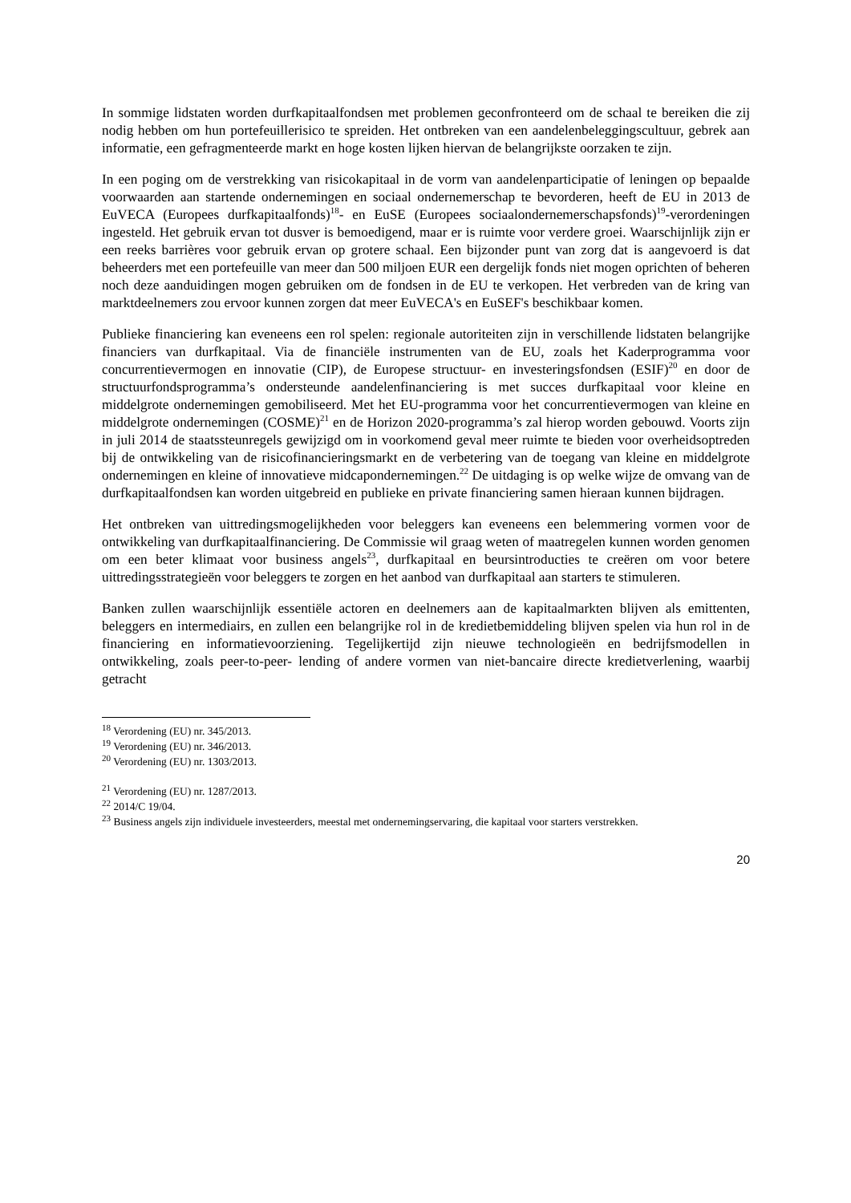In sommige lidstaten worden durfkapitaalfondsen met problemen geconfronteerd om de schaal te bereiken die zij nodig hebben om hun portefeuillerisico te spreiden. Het ontbreken van een aandelenbeleggingscultuur, gebrek aan informatie, een gefragmenteerde markt en hoge kosten lijken hiervan de belangrijkste oorzaken te zijn.
In een poging om de verstrekking van risicokapitaal in de vorm van aandelenparticipatie of leningen op bepaalde voorwaarden aan startende ondernemingen en sociaal ondernemerschap te bevorderen, heeft de EU in 2013 de EuVECA (Europees durfkapitaalfonds)<sup>18</sup>- en EuSE (Europees sociaalondernemerschapsfonds)<sup>19</sup>-verordeningen ingesteld. Het gebruik ervan tot dusver is bemoedigend, maar er is ruimte voor verdere groei. Waarschijnlijk zijn er een reeks barrières voor gebruik ervan op grotere schaal. Een bijzonder punt van zorg dat is aangevoerd is dat beheerders met een portefeuille van meer dan 500 miljoen EUR een dergelijk fonds niet mogen oprichten of beheren noch deze aanduidingen mogen gebruiken om de fondsen in de EU te verkopen. Het verbreden van de kring van marktdeelnemers zou ervoor kunnen zorgen dat meer EuVECA's en EuSEF's beschikbaar komen.
Publieke financiering kan eveneens een rol spelen: regionale autoriteiten zijn in verschillende lidstaten belangrijke financiers van durfkapitaal. Via de financiële instrumenten van de EU, zoals het Kaderprogramma voor concurrentievermogen en innovatie (CIP), de Europese structuur- en investeringsfondsen (ESIF)<sup>20</sup> en door de structuurfondsprogramma’s ondersteunde aandelenfinanciering is met succes durfkapitaal voor kleine en middelgrote ondernemingen gemobiliseerd. Met het EU-programma voor het concurrentievermogen van kleine en middelgrote ondernemingen (COSME)<sup>21</sup> en de Horizon 2020-programma’s zal hierop worden gebouwd. Voorts zijn in juli 2014 de staatssteunregels gewijzigd om in voorkomend geval meer ruimte te bieden voor overheidsoptreden bij de ontwikkeling van de risicofinancieringsmarkt en de verbetering van de toegang van kleine en middelgrote ondernemingen en kleine of innovatieve midcapondernemingen.<sup>22</sup> De uitdaging is op welke wijze de omvang van de durfkapitaalfondsen kan worden uitgebreid en publieke en private financiering samen hieraan kunnen bijdragen.
Het ontbreken van uittredingsmogelijkheden voor beleggers kan eveneens een belemmering vormen voor de ontwikkeling van durfkapitaalfinanciering. De Commissie wil graag weten of maatregelen kunnen worden genomen om een beter klimaat voor business angels<sup>23</sup>, durfkapitaal en beursintroducties te creëren om voor betere uittredingsstrategieën voor beleggers te zorgen en het aanbod van durfkapitaal aan starters te stimuleren.
Banken zullen waarschijnlijk essentiële actoren en deelnemers aan de kapitaalmarkten blijven als emittenten, beleggers en intermediairs, en zullen een belangrijke rol in de kredietbemiddeling blijven spelen via hun rol in de financiering en informatievoorziening. Tegelijkertijd zijn nieuwe technologieën en bedrijfsmodellen in ontwikkeling, zoals peer-to-peer- lending of andere vormen van niet-bancaire directe kredietverlening, waarbij getracht
<sup>18</sup> Verordening (EU) nr. 345/2013.
<sup>19</sup> Verordening (EU) nr. 346/2013.
<sup>20</sup> Verordening (EU) nr. 1303/2013.
<sup>21</sup> Verordening (EU) nr. 1287/2013.
<sup>22</sup> 2014/C 19/04.
<sup>23</sup> Business angels zijn individuele investeerders, meestal met ondernemingservaring, die kapitaal voor starters verstrekken.
20